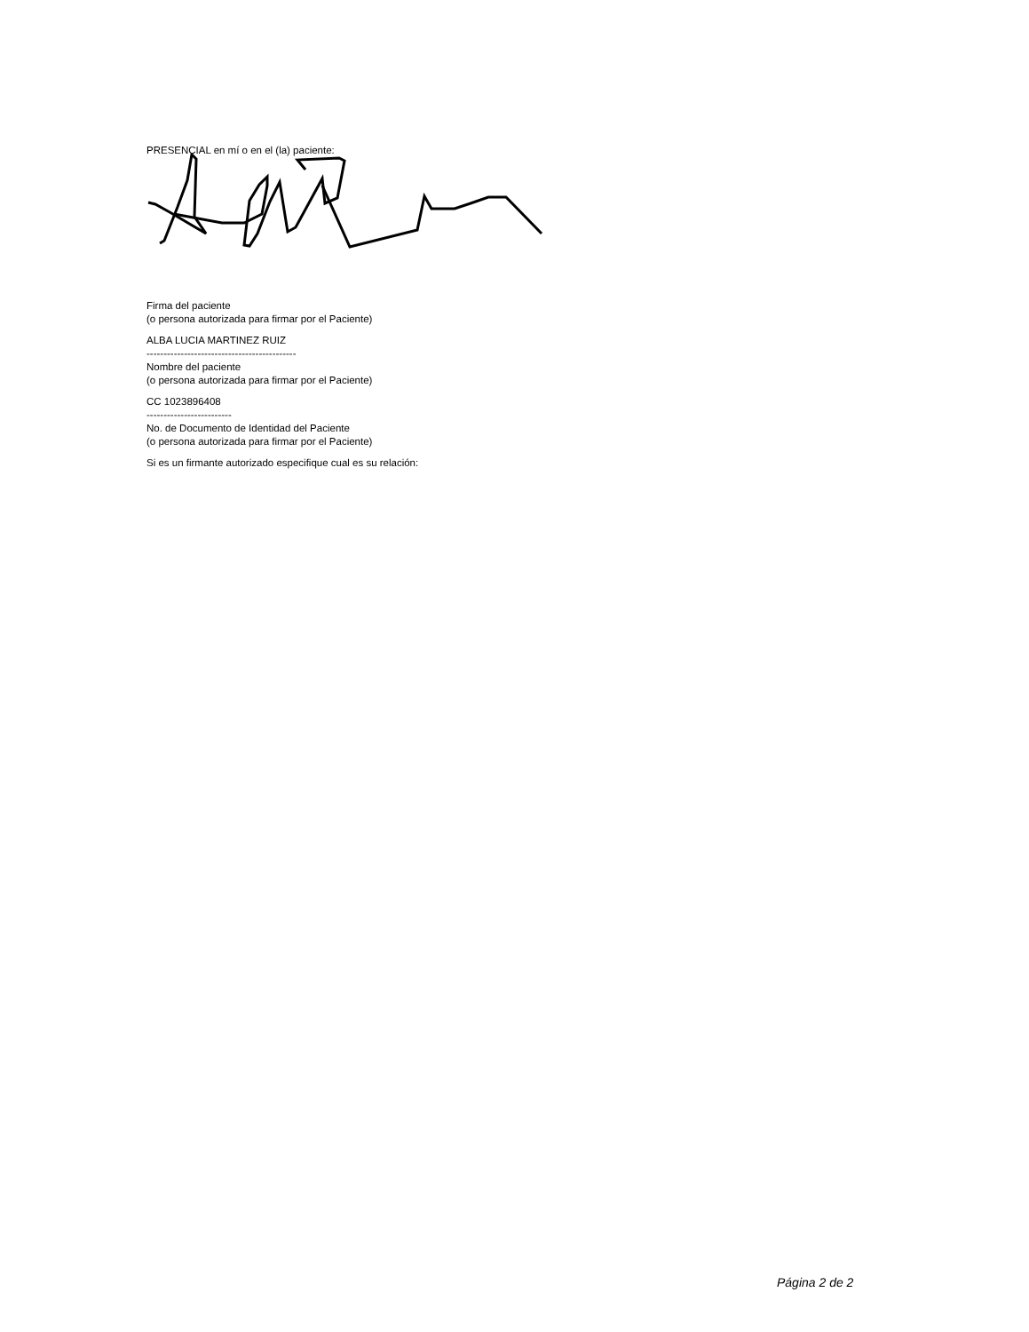PRESENCIAL en mí o en el (la) paciente:
Firma del paciente
(o persona autorizada para firmar por el Paciente)
ALBA LUCIA MARTINEZ RUIZ
--------------------------------------------
Nombre del paciente
(o persona autorizada para firmar por el Paciente)
CC 1023896408
-------------------------
No. de Documento de Identidad del Paciente
(o persona autorizada para firmar por el Paciente)
Si es un firmante autorizado especifique cual es su relación:
Página 2 de 2